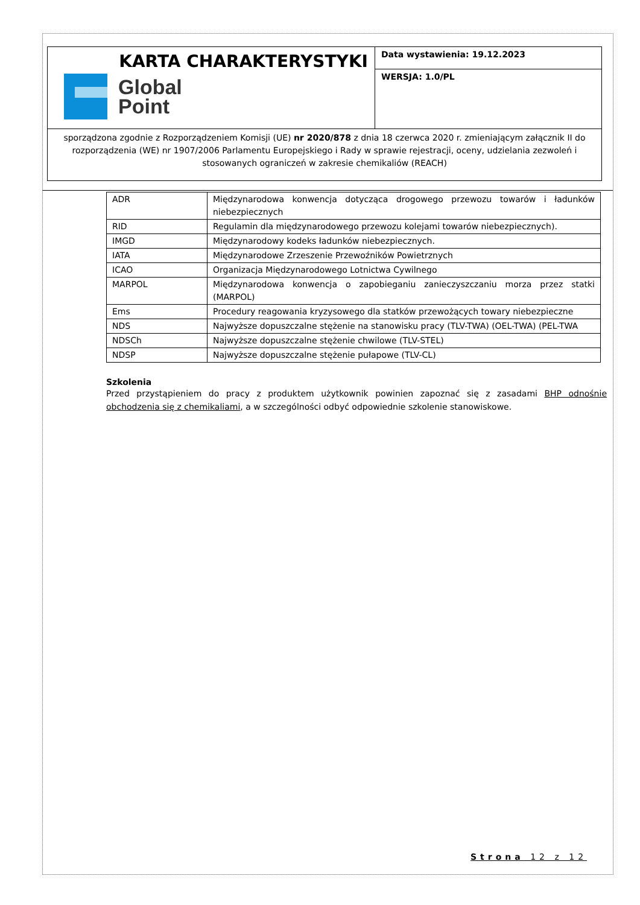| KARTA CHARAKTERYSTYKI Global Point | Data wystawienia: 19.12.2023 |
| | WERSJA: 1.0/PL |
| sporządzona zgodnie z Rozporządzeniem Komisji (UE) nr 2020/878 z dnia 18 czerwca 2020 r. zmieniającym załącznik II do rozporządzenia (WE) nr 1907/2006 Parlamentu Europejskiego i Rady w sprawie rejestracji, oceny, udzielania zezwoleń i stosowanych ograniczeń w zakresie chemikaliów (REACH) | |
| ADR | Międzynarodowa konwencja dotycząca drogowego przewozu towarów i ładunków niebezpiecznych |
| RID | Regulamin dla międzynarodowego przewozu kolejami towarów niebezpiecznych). |
| IMGD | Międzynarodowy kodeks ładunków niebezpiecznych. |
| IATA | Międzynarodowe Zrzeszenie Przewoźników Powietrznych |
| ICAO | Organizacja Międzynarodowego Lotnictwa Cywilnego |
| MARPOL | Międzynarodowa konwencja o zapobieganiu zanieczyszczaniu morza przez statki (MARPOL) |
| Ems | Procedury reagowania kryzysowego dla statków przewożących towary niebezpieczne |
| NDS | Najwyższe dopuszczalne stężenie na stanowisku pracy (TLV-TWA) (OEL-TWA) (PEL-TWA |
| NDSCh | Najwyższe dopuszczalne stężenie chwilowe (TLV-STEL) |
| NDSP | Najwyższe dopuszczalne stężenie pułapowe (TLV-CL) |
Szkolenia
Przed przystąpieniem do pracy z produktem użytkownik powinien zapoznać się z zasadami BHP odnośnie obchodzenia się z chemikaliami, a w szczególności odbyć odpowiednie szkolenie stanowiskowe.
Strona 12 z 12